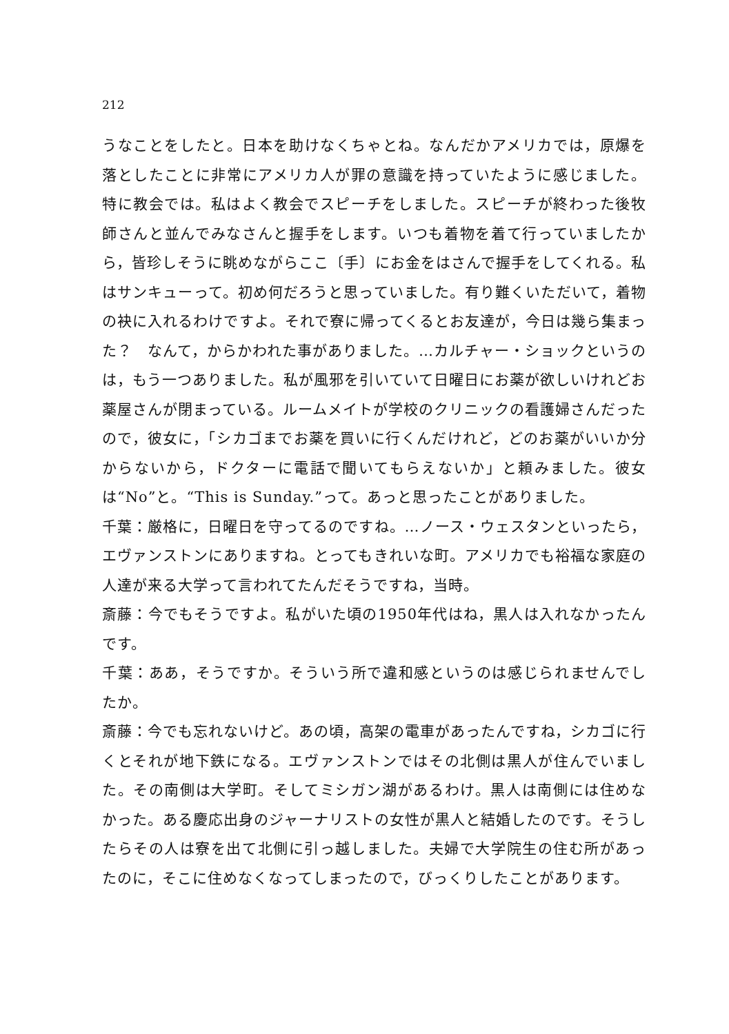212
うなことをしたと。日本を助けなくちゃとね。なんだかアメリカでは，原爆を落としたことに非常にアメリカ人が罪の意識を持っていたように感じました。特に教会では。私はよく教会でスピーチをしました。スピーチが終わった後牧師さんと並んでみなさんと握手をします。いつも着物を着て行っていましたから，皆珍しそうに眺めながらここ〔手〕にお金をはさんで握手をしてくれる。私はサンキューって。初め何だろうと思っていました。有り難くいただいて，着物の袂に入れるわけですよ。それで寮に帰ってくるとお友達が，今日は幾ら集まった？　なんて，からかわれた事がありました。…カルチャー・ショックというのは，もう一つありました。私が風邪を引いていて日曜日にお薬が欲しいけれどお薬屋さんが閉まっている。ルームメイトが学校のクリニックの看護婦さんだったので，彼女に，「シカゴまでお薬を買いに行くんだけれど，どのお薬がいいか分からないから，ドクターに電話で聞いてもらえないか」と頼みました。彼女は“No”と。“This is Sunday.”って。あっと思ったことがありました。
千葉：厳格に，日曜日を守ってるのですね。…ノース・ウェスタンといったら，エヴァンストンにありますね。とってもきれいな町。アメリカでも裕福な家庭の人達が来る大学って言われてたんだそうですね，当時。
斎藤：今でもそうですよ。私がいた頃の1950年代はね，黒人は入れなかったんです。
千葉：ああ，そうですか。そういう所で違和感というのは感じられませんでしたか。
斎藤：今でも忘れないけど。あの頃，高架の電車があったんですね，シカゴに行くとそれが地下鉄になる。エヴァンストンではその北側は黒人が住んでいました。その南側は大学町。そしてミシガン湖があるわけ。黒人は南側には住めなかった。ある慶応出身のジャーナリストの女性が黒人と結婚したのです。そうしたらその人は寮を出て北側に引っ越しました。夫婦で大学院生の住む所があったのに，そこに住めなくなってしまったので，びっくりしたことがあります。